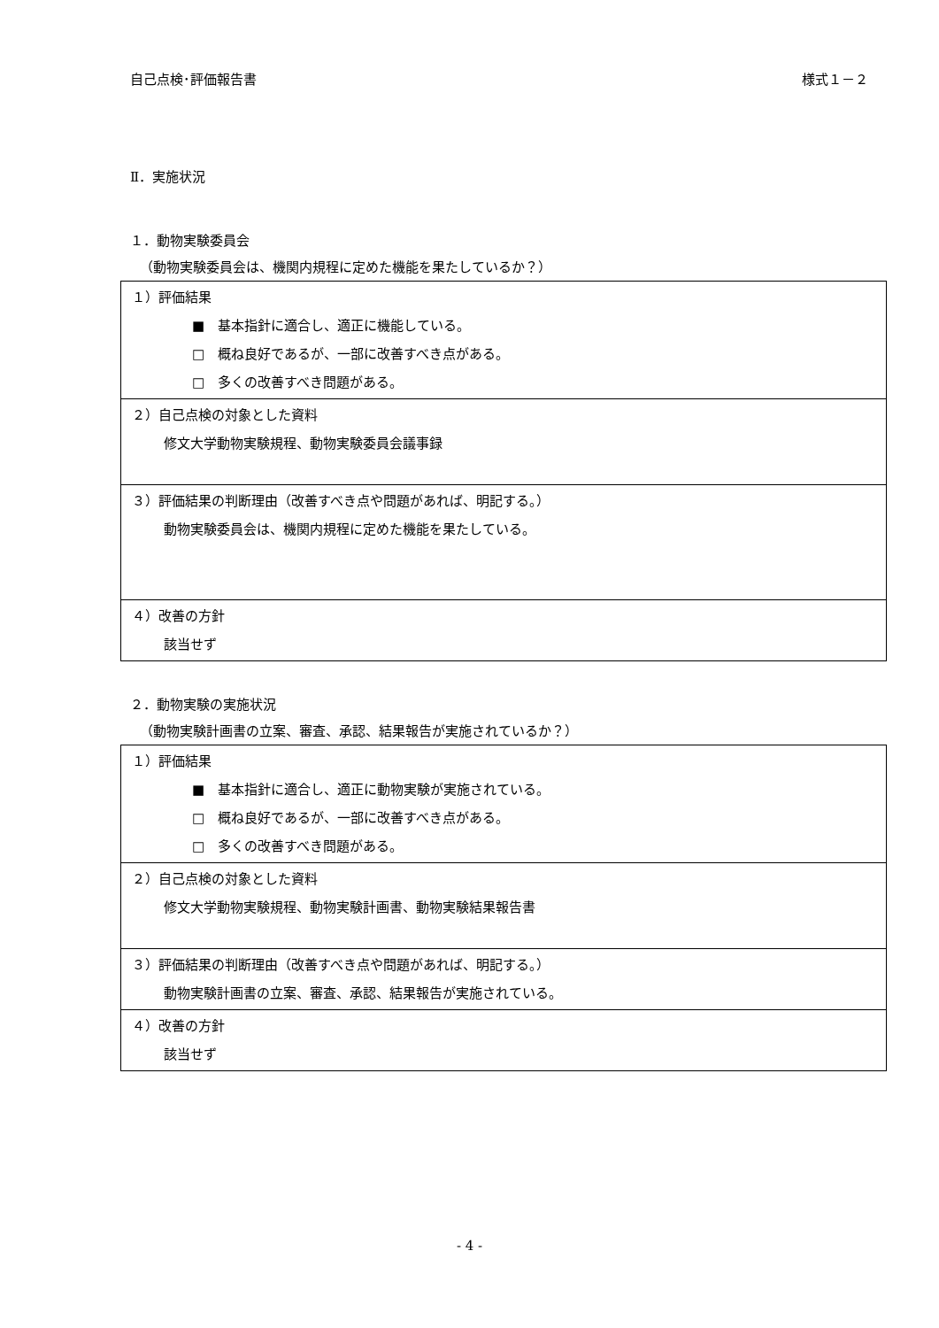自己点検･評価報告書 様式１－２
Ⅱ．実施状況
１．動物実験委員会
（動物実験委員会は、機関内規程に定めた機能を果たしているか？）
| １）評価結果 ■ 基本指針に適合し、適正に機能している。 □ 概ね良好であるが、一部に改善すべき点がある。 □ 多くの改善すべき問題がある。 |
| ２）自己点検の対象とした資料 修文大学動物実験規程、動物実験委員会議事録 |
| ３）評価結果の判断理由（改善すべき点や問題があれば、明記する。） 動物実験委員会は、機関内規程に定めた機能を果たしている。 |
| ４）改善の方針 該当せず |
２．動物実験の実施状況
（動物実験計画書の立案、審査、承認、結果報告が実施されているか？）
| １）評価結果 ■ 基本指針に適合し、適正に動物実験が実施されている。 □ 概ね良好であるが、一部に改善すべき点がある。 □ 多くの改善すべき問題がある。 |
| ２）自己点検の対象とした資料 修文大学動物実験規程、動物実験計画書、動物実験結果報告書 |
| ３）評価結果の判断理由（改善すべき点や問題があれば、明記する。） 動物実験計画書の立案、審査、承認、結果報告が実施されている。 |
| ４）改善の方針 該当せず |
- 4 -